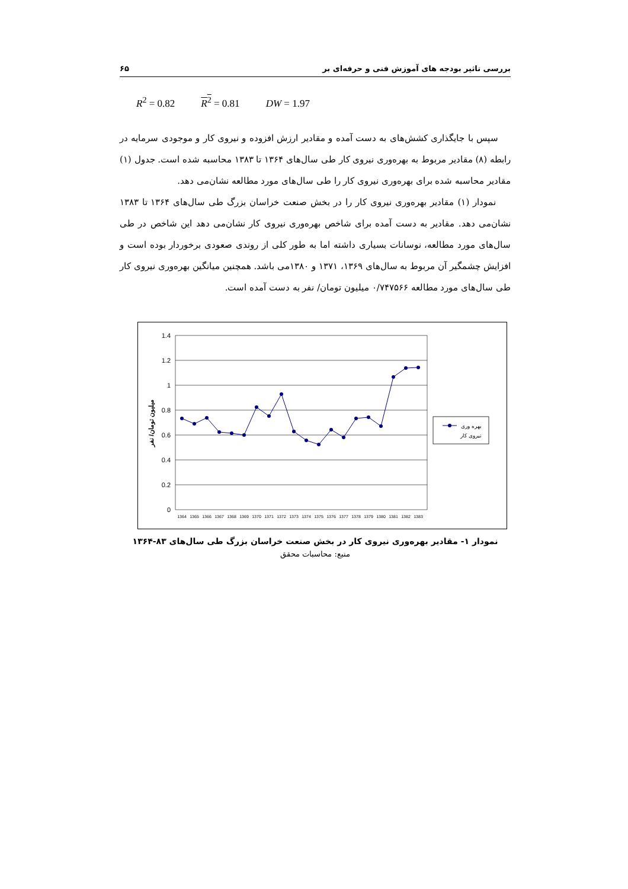بررسی تاثیر بودجه های آموزش فنی و حرفه‌ای بر ۶۵
R<sup>2</sup> = 0.82 R<sup>2</sup> = 0.81 DW = 1.97
سپس با جایگذاری کشش‌های به دست آمده و مقادیر ارزش افزوده و نیروی کار و موجودی سرمایه در رابطه (۸) مقادیر مربوط به بهره‌وری نیروی کار طی سال‌های ۱۳۶۴ تا ۱۳۸۳ محاسبه شده است. جدول (۱) مقادیر محاسبه شده برای بهره‌وری نیروی کار را طی سال‌های مورد مطالعه نشان‌می دهد.
نمودار (۱) مقادیر بهره‌وری نیروی کار را در بخش صنعت خراسان بزرگ طی سال‌های ۱۳۶۴ تا ۱۳۸۳ نشان‌می دهد. مقادیر به دست آمده برای شاخص بهره‌وری نیروی کار نشان‌می دهد این شاخص در طی سال‌های مورد مطالعه، نوسانات بسیاری داشته اما به طور کلی از روندی صعودی برخوردار بوده است و افزایش چشمگیر آن مربوط به سال‌های ۱۳۶۹، ۱۳۷۱ و ۱۳۸۰می باشد. همچنین میانگین بهره‌وری نیروی کار طی سال‌های مورد مطالعه ۰/۷۴۷۵۶۶ میلیون تومان/ نفر به دست آمده است.
1.4
1.2
1
0.8
0.6
0.4
0.2
0
میلیون تومان/ نفر
1364
1365
1366
1367
1368
1369
1370
1371
1372
1373
1374
1375
1376
1377
1378
1379
1380
1381
1382
1383
بهره وری
نیروی کار
نمودار ۱- مقادیر بهره‌وری نیروی کار در بخش صنعت خراسان بزرگ طی سال‌های ۸۳-۱۳۶۴
منبع: محاسبات محقق